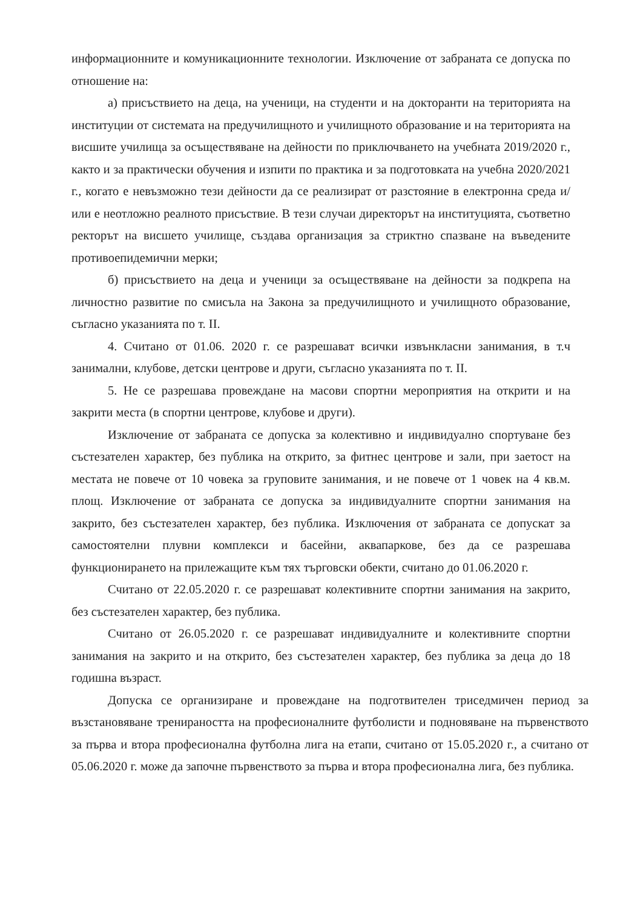информационните и комуникационните технологии. Изключение от забраната се допуска по отношение на:
а) присъствието на деца, на ученици, на студенти и на докторанти на територията на институции от системата на предучилищното и училищното образование и на територията на висшите училища за осъществяване на дейности по приключването на учебната 2019/2020 г., както и за практически обучения и изпити по практика и за подготовката на учебна 2020/2021 г., когато е невъзможно тези дейности да се реализират от разстояние в електронна среда и/или е неотложно реалното присъствие. В тези случаи директорът на институцията, съответно ректорът на висшето училище, създава организация за стриктно спазване на въведените противоепидемични мерки;
б) присъствието на деца и ученици за осъществяване на дейности за подкрепа на личностно развитие по смисъла на Закона за предучилищното и училищното образование, съгласно указанията по т. II.
4. Считано от 01.06. 2020 г. се разрешават всички извънкласни занимания, в т.ч занимални, клубове, детски центрове и други, съгласно указанията по т. II.
5. Не се разрешава провеждане на масови спортни мероприятия на открити и на закрити места (в спортни центрове, клубове и други).
Изключение от забраната се допуска за колективно и индивидуално спортуване без състезателен характер, без публика на открито, за фитнес центрове и зали, при заетост на местата не повече от 10 човека за груповите занимания, и не повече от 1 човек на 4 кв.м. площ. Изключение от забраната се допуска за индивидуалните спортни занимания на закрито, без състезателен характер, без публика. Изключения от забраната се допускат за самостоятелни плувни комплекси и басейни, аквапаркове, без да се разрешава функционирането на прилежащите към тях търговски обекти, считано до 01.06.2020 г.
Считано от 22.05.2020 г. се разрешават колективните спортни занимания на закрито, без състезателен характер, без публика.
Считано от 26.05.2020 г. се разрешават индивидуалните и колективните спортни занимания на закрито и на открито, без състезателен характер, без публика за деца до 18 годишна възраст.
Допуска се организиране и провеждане на подготвителен триседмичен период за възстановяване тренираността на професионалните футболисти и подновяване на първенството за първа и втора професионална футболна лига на етапи, считано от 15.05.2020 г., а считано от 05.06.2020 г. може да започне първенството за първа и втора професионална лига, без публика.